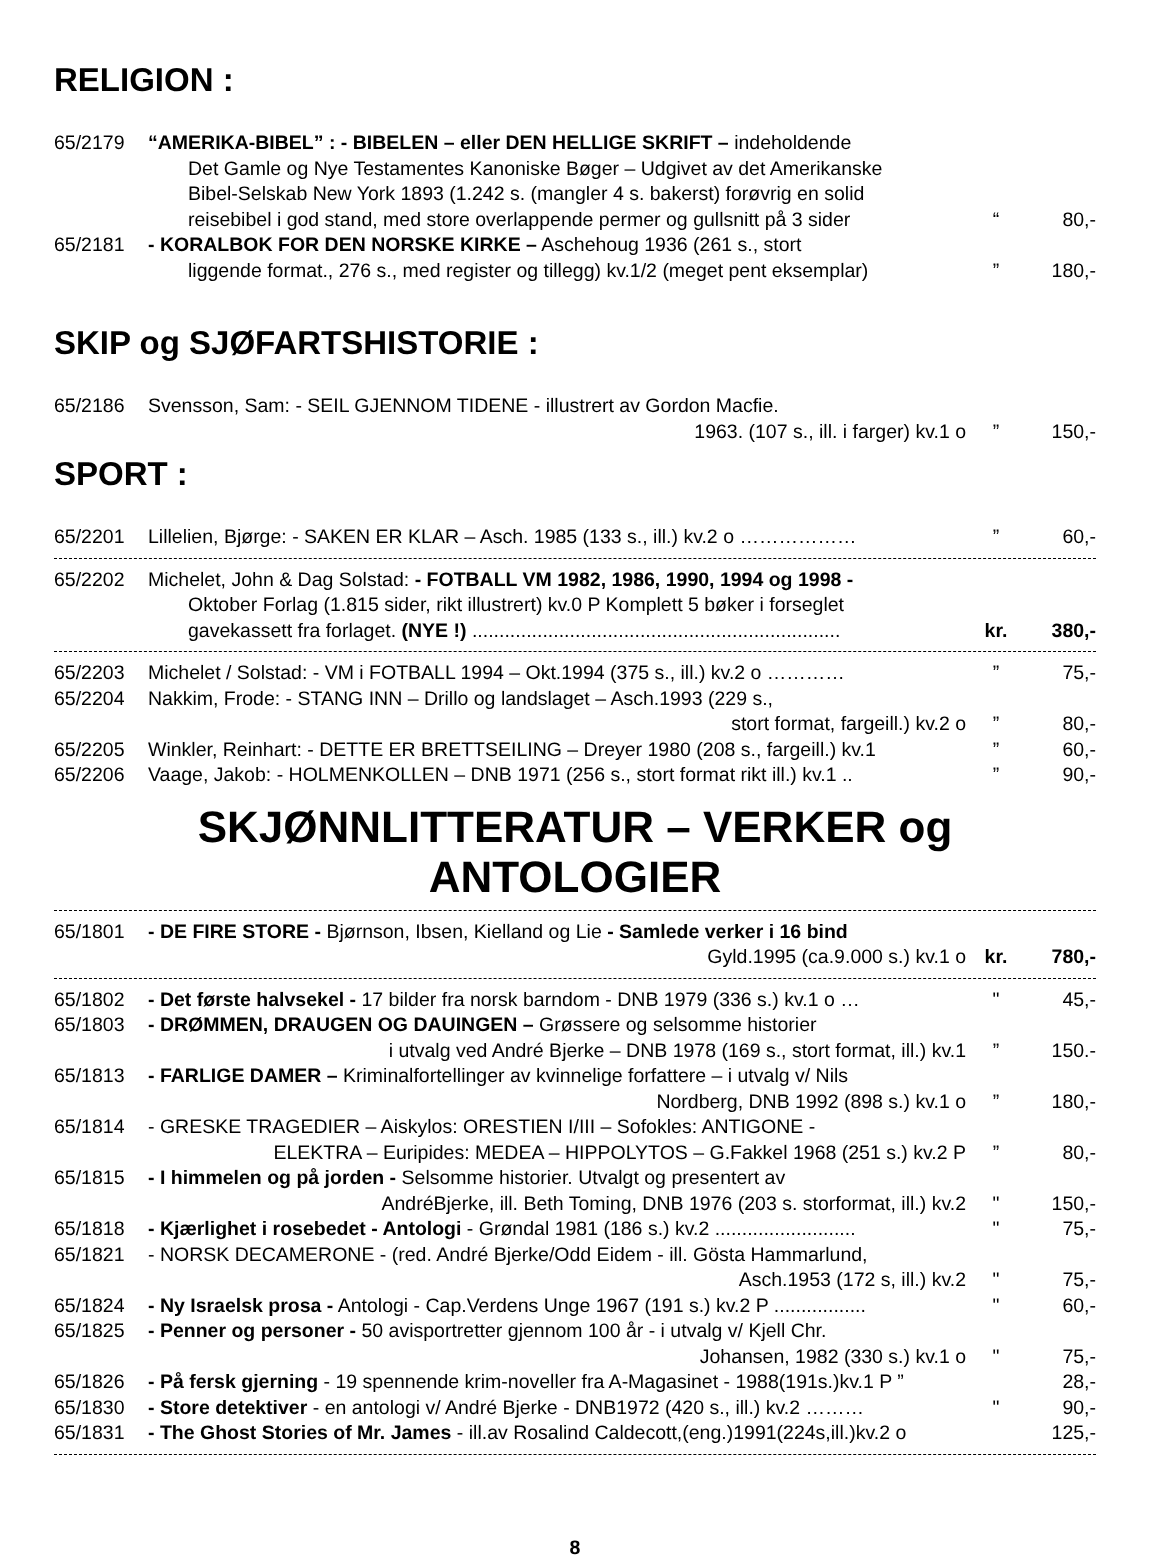RELIGION :
65/2179 “AMERIKA-BIBEL” : - BIBELEN – eller DEN HELLIGE SKRIFT – indeholdende
Det Gamle og Nye Testamentes Kanoniske Bøger – Udgivet av det Amerikanske
Bibel-Selskab New York 1893 (1.242 s. (mangler 4 s. bakerst) forøvrig en solid
reisebibel i god stand, med store overlappende permer og gullsnitt på 3 sider “80,-
65/2181 - KORALBOK FOR DEN NORSKE KIRKE – Aschehoug 1936 (261 s., stort
liggende format., 276 s., med register og tillegg) kv.1/2 (meget pent eksemplar)” 180,-
SKIP og SJØFARTSHISTORIE :
65/2186 Svensson, Sam: - SEIL GJENNOM TIDENE - illustrert av Gordon Macfie.
1963. (107 s., ill. i farger) kv.1 o” 150,-
SPORT :
65/2201 Lillelien, Bjørge: - SAKEN ER KLAR – Asch. 1985 (133 s., ill.) kv.2 o ………………” 60,-
65/2202 Michelet, John & Dag Solstad: - FOTBALL VM 1982, 1986, 1990, 1994 og 1998 -
Oktober Forlag (1.815 sider, rikt illustrert) kv.0 P Komplett 5 bøker i forseglet
gavekassett fra forlaget. (NYE !) .................................................................... kr. 380,-
65/2203 Michelet / Solstad: - VM i FOTBALL 1994 – Okt.1994 (375 s., ill.) kv.2 o …………” 75,-
65/2204 Nakkim, Frode: - STANG INN – Drillo og landslaget – Asch.1993 (229 s.,
stort format, fargeill.) kv.2 o” 80,-
65/2205 Winkler, Reinhart: - DETTE ER BRETTSEILING – Dreyer 1980 (208 s., fargeill.) kv.1” 60,-
65/2206 Vaage, Jakob: - HOLMENKOLLEN – DNB 1971 (256 s., stort format rikt ill.) kv.1 ..” 90,-
SKJØNNLITTERATUR – VERKER og ANTOLOGIER
65/1801 - DE FIRE STORE - Bjørnson, Ibsen, Kielland og Lie - Samlede verker i 16 bind
Gyld.1995 (ca.9.000 s.) kv.1 o kr. 780,-
65/1802 - Det første halvsekel - 17 bilder fra norsk barndom - DNB 1979 (336 s.) kv.1 o … " 45,-
65/1803 - DRØMMEN, DRAUGEN OG DAUINGEN – Grøssere og selsomme historier
i utvalg ved André Bjerke – DNB 1978 (169 s., stort format, ill.) kv.1” 150.-
65/1813 - FARLIGE DAMER – Kriminalfortellinger av kvinnelige forfattere – i utvalg v/ Nils
Nordberg, DNB 1992 (898 s.) kv.1 o” 180,-
65/1814 - GRESKE TRAGEDIER – Aiskylos: ORESTIEN I/III – Sofokles: ANTIGONE -
ELEKTRA – Euripides: MEDEA – HIPPOLYTOS – G.Fakkel 1968 (251 s.) kv.2 P” 80,-
65/1815 - I himmelen og på jorden - Selsomme historier. Utvalgt og presentert av
AndréBjerke, ill. Beth Toming, DNB 1976 (203 s. storformat, ill.) kv.2 " 150,-
65/1818 - Kjærlighet i rosebedet - Antologi - Grøndal 1981 (186 s.) kv.2 .......................... " 75,-
65/1821 - NORSK DECAMERONE - (red. André Bjerke/Odd Eidem - ill. Gösta Hammarlund,
Asch.1953 (172 s, ill.) kv.2 " 75,-
65/1824 - Ny Israelsk prosa - Antologi - Cap.Verdens Unge 1967 (191 s.) kv.2 P ................. " 60,-
65/1825 - Penner og personer - 50 avisportretter gjennom 100 år - i utvalg v/ Kjell Chr.
Johansen, 1982 (330 s.) kv.1 o " 75,-
65/1826 - På fersk gjerning - 19 spennende krim-noveller fra A-Magasinet - 1988(191s.)kv.1 P ” 28,-
65/1830 - Store detektiver - en antologi v/ André Bjerke - DNB1972 (420 s., ill.) kv.2 ……… " 90,-
65/1831 - The Ghost Stories of Mr. James - ill.av Rosalind Caldecott,(eng.)1991(224s,ill.)kv.2 o 125,-
8